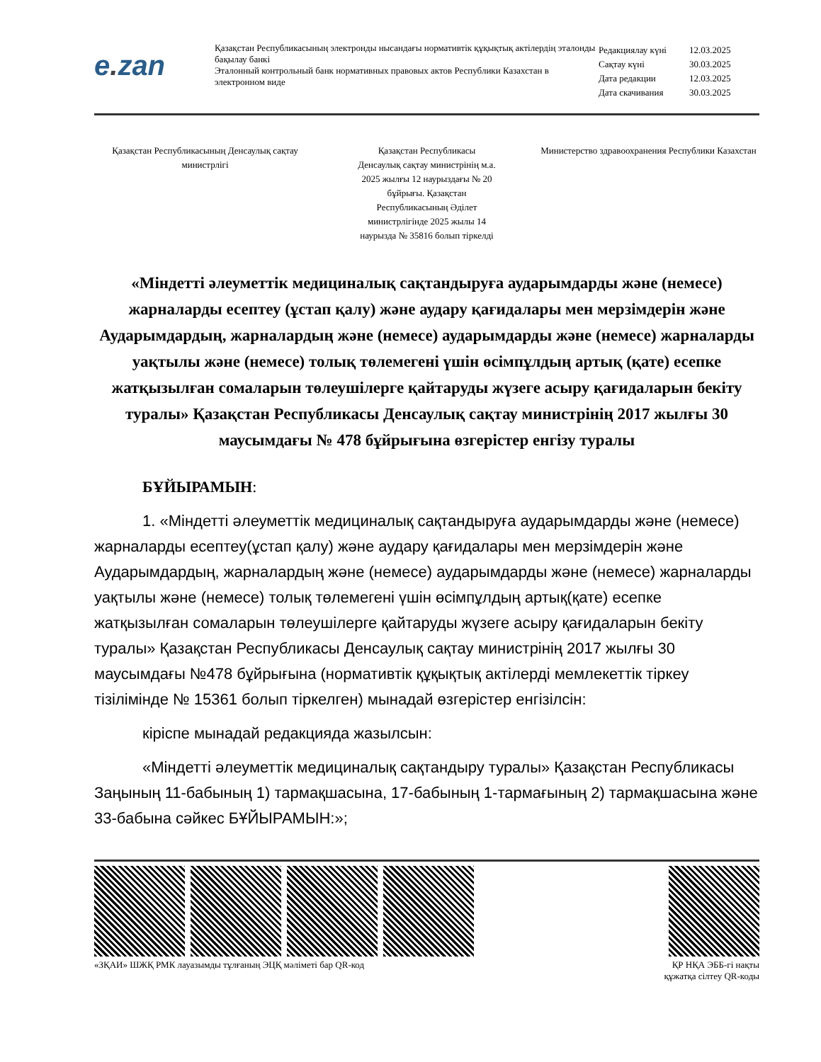e. zan
Қазақстан Республикасының электронды нысандағы нормативтік құқықтық актілердің эталонды бақылау банкі
Эталонный контрольный банк нормативных правовых актов Республики Казахстан в электронном виде
| Редакциялау күні | 12.03.2025 |
| Сақтау күні | 30.03.2025 |
| Дата редакции | 12.03.2025 |
| Дата скачивания | 30.03.2025 |
Қазақстан Республикасының Денсаулық сақтау министрлігі
Қазақстан Республикасы
Денсаулық сақтау министрінің м.а.
2025 жылғы 12 наурыздағы № 20
бұйрығы. Қазақстан
Республикасының Әділет
министрлігінде 2025 жылы 14
наурызда № 35816 болып тіркелді
Министерство здравоохранения Республики Казахстан
«Міндетті әлеуметтік медициналық сақтандыруға аударымдарды және (немесе) жарналарды есептеу (ұстап қалу) және аудару қағидалары мен мерзімдерін және Аударымдардың, жарналардың және (немесе) аударымдарды және (немесе) жарналарды уақтылы және (немесе) толық төлемегені үшін өсімпұлдың артық (қате) есепке жатқызылған сомаларын төлеушілерге қайтаруды жүзеге асыру қағидаларын бекіту туралы» Қазақстан Республикасы Денсаулық сақтау министрінің 2017 жылғы 30 маусымдағы № 478 бұйрығына өзгерістер енгізу туралы
БҰЙЫРАМЫН:
1. «Міндетті әлеуметтік медициналық сақтандыруға аударымдарды және (немесе) жарналарды есептеу(ұстап қалу) және аудару қағидалары мен мерзімдерін және Аударымдардың, жарналардың және (немесе) аударымдарды және (немесе) жарналарды уақтылы және (немесе) толық төлемегені үшін өсімпұлдың артық(қате) есепке жатқызылған сомаларын төлеушілерге қайтаруды жүзеге асыру қағидаларын бекіту туралы» Қазақстан Республикасы Денсаулық сақтау министрінің 2017 жылғы 30 маусымдағы №478 бұйрығына (нормативтік құқықтық актілерді мемлекеттік тіркеу тізілімінде № 15361 болып тіркелген) мынадай өзгерістер енгізілсін:
кіріспе мынадай редакцияда жазылсын:
«Міндетті әлеуметтік медициналық сақтандыру туралы» Қазақстан Республикасы Заңының 11-бабының 1) тармақшасына, 17-бабының 1-тармағының 2) тармақшасына және 33-бабына сәйкес БҰЙЫРАМЫН:»;
«ЗҚАИ» ШЖҚ РМК лауазымды тұлғаның ЭЦҚ мәліметі бар QR-код
ҚР НҚА ЭББ-гі нақты
құжатқа сілтеу QR-коды